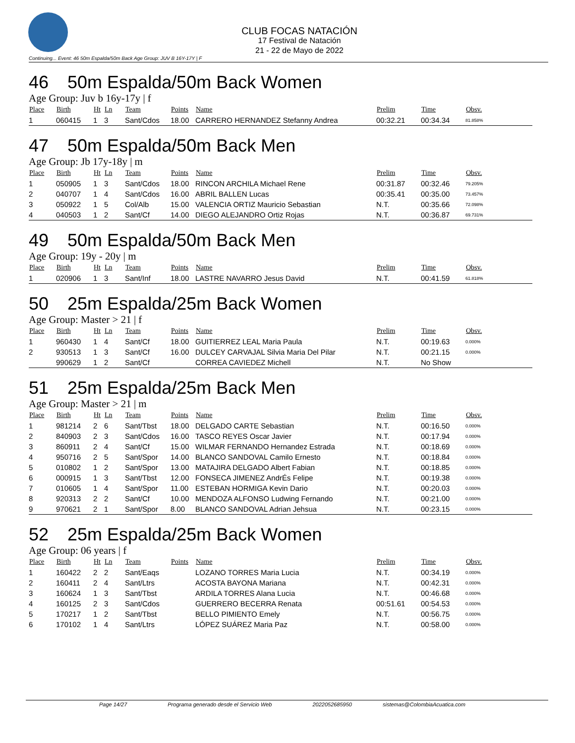CLUB FOCAS NATACIÓN
17 Festival de Natación
21 - 22 de Mayo de 2022
Continuing... Event: 46 50m Espalda/50m Back Age Group: JUV B 16Y-17Y | F
46 50m Espalda/50m Back Women
Age Group: Juv b 16y-17y | f
| Place | Birth | Ht | Ln | Team | Points | Name | Prelim | Time | Obsv. |
| --- | --- | --- | --- | --- | --- | --- | --- | --- | --- |
| 1 | 060415 | 1 | 3 | Sant/Cdos | 18.00 | CARRERO HERNANDEZ Stefanny Andrea | 00:32.21 | 00:34.34 | 81.858% |
47 50m Espalda/50m Back Men
Age Group: Jb 17y-18y | m
| Place | Birth | Ht | Ln | Team | Points | Name | Prelim | Time | Obsv. |
| --- | --- | --- | --- | --- | --- | --- | --- | --- | --- |
| 1 | 050905 | 1 | 3 | Sant/Cdos | 18.00 | RINCON ARCHILA Michael Rene | 00:31.87 | 00:32.46 | 79.205% |
| 2 | 040707 | 1 | 4 | Sant/Cdos | 16.00 | ABRIL BALLEN Lucas | 00:35.41 | 00:35.00 | 73.457% |
| 3 | 050922 | 1 | 5 | Col/Alb | 15.00 | VALENCIA ORTIZ Mauricio Sebastian | N.T. | 00:35.66 | 72.098% |
| 4 | 040503 | 1 | 2 | Sant/Cf | 14.00 | DIEGO ALEJANDRO Ortiz Rojas | N.T. | 00:36.87 | 69.731% |
49 50m Espalda/50m Back Men
Age Group: 19y - 20y | m
| Place | Birth | Ht | Ln | Team | Points | Name | Prelim | Time | Obsv. |
| --- | --- | --- | --- | --- | --- | --- | --- | --- | --- |
| 1 | 020906 | 1 | 3 | Sant/Inf | 18.00 | LASTRE NAVARRO Jesus David | N.T. | 00:41.59 | 61.818% |
50 25m Espalda/25m Back Women
Age Group: Master > 21 | f
| Place | Birth | Ht | Ln | Team | Points | Name | Prelim | Time | Obsv. |
| --- | --- | --- | --- | --- | --- | --- | --- | --- | --- |
| 1 | 960430 | 1 | 4 | Sant/Cf | 18.00 | GUITIERREZ LEAL Maria Paula | N.T. | 00:19.63 | 0.000% |
| 2 | 930513 | 1 | 3 | Sant/Cf | 16.00 | DULCEY CARVAJAL Silvia Maria Del Pilar | N.T. | 00:21.15 | 0.000% |
| | 990629 | 1 | 2 | Sant/Cf | | CORREA CAVIEDEZ Michell | N.T. | No Show | |
51 25m Espalda/25m Back Men
Age Group: Master > 21 | m
| Place | Birth | Ht | Ln | Team | Points | Name | Prelim | Time | Obsv. |
| --- | --- | --- | --- | --- | --- | --- | --- | --- | --- |
| 1 | 981214 | 2 | 6 | Sant/Tbst | 18.00 | DELGADO CARTE Sebastian | N.T. | 00:16.50 | 0.000% |
| 2 | 840903 | 2 | 3 | Sant/Cdos | 16.00 | TASCO REYES Oscar Javier | N.T. | 00:17.94 | 0.000% |
| 3 | 860911 | 2 | 4 | Sant/Cf | 15.00 | WILMAR FERNANDO Hernandez Estrada | N.T. | 00:18.69 | 0.000% |
| 4 | 950716 | 2 | 5 | Sant/Spor | 14.00 | BLANCO SANDOVAL Camilo Ernesto | N.T. | 00:18.84 | 0.000% |
| 5 | 010802 | 1 | 2 | Sant/Spor | 13.00 | MATAJIRA DELGADO Albert Fabian | N.T. | 00:18.85 | 0.000% |
| 6 | 000915 | 1 | 3 | Sant/Tbst | 12.00 | FONSECA JIMENEZ AndrÉs Felipe | N.T. | 00:19.38 | 0.000% |
| 7 | 010605 | 1 | 4 | Sant/Spor | 11.00 | ESTEBAN HORMIGA Kevin Dario | N.T. | 00:20.03 | 0.000% |
| 8 | 920313 | 2 | 2 | Sant/Cf | 10.00 | MENDOZA ALFONSO Ludwing Fernando | N.T. | 00:21.00 | 0.000% |
| 9 | 970621 | 2 | 1 | Sant/Spor | 8.00 | BLANCO SANDOVAL Adrian Jehsua | N.T. | 00:23.15 | 0.000% |
52 25m Espalda/25m Back Women
Age Group: 06 years | f
| Place | Birth | Ht | Ln | Team | Points | Name | Prelim | Time | Obsv. |
| --- | --- | --- | --- | --- | --- | --- | --- | --- | --- |
| 1 | 160422 | 2 | 2 | Sant/Eaqs | | LOZANO TORRES Maria Lucia | N.T. | 00:34.19 | 0.000% |
| 2 | 160411 | 2 | 4 | Sant/Ltrs | | ACOSTA BAYONA Mariana | N.T. | 00:42.31 | 0.000% |
| 3 | 160624 | 1 | 3 | Sant/Tbst | | ARDILA TORRES Alana Lucia | N.T. | 00:46.68 | 0.000% |
| 4 | 160125 | 2 | 3 | Sant/Cdos | | GUERRERO BECERRA Renata | 00:51.61 | 00:54.53 | 0.000% |
| 5 | 170217 | 1 | 2 | Sant/Tbst | | BELLO PIMIENTO Emely | N.T. | 00:56.75 | 0.000% |
| 6 | 170102 | 1 | 4 | Sant/Ltrs | | LÓPEZ SUÁREZ Maria Paz | N.T. | 00:58.00 | 0.000% |
Page 14/27 Programa generado desde el Servicio Web 2022052685950 sistemas@ColombiaAcuatica.com